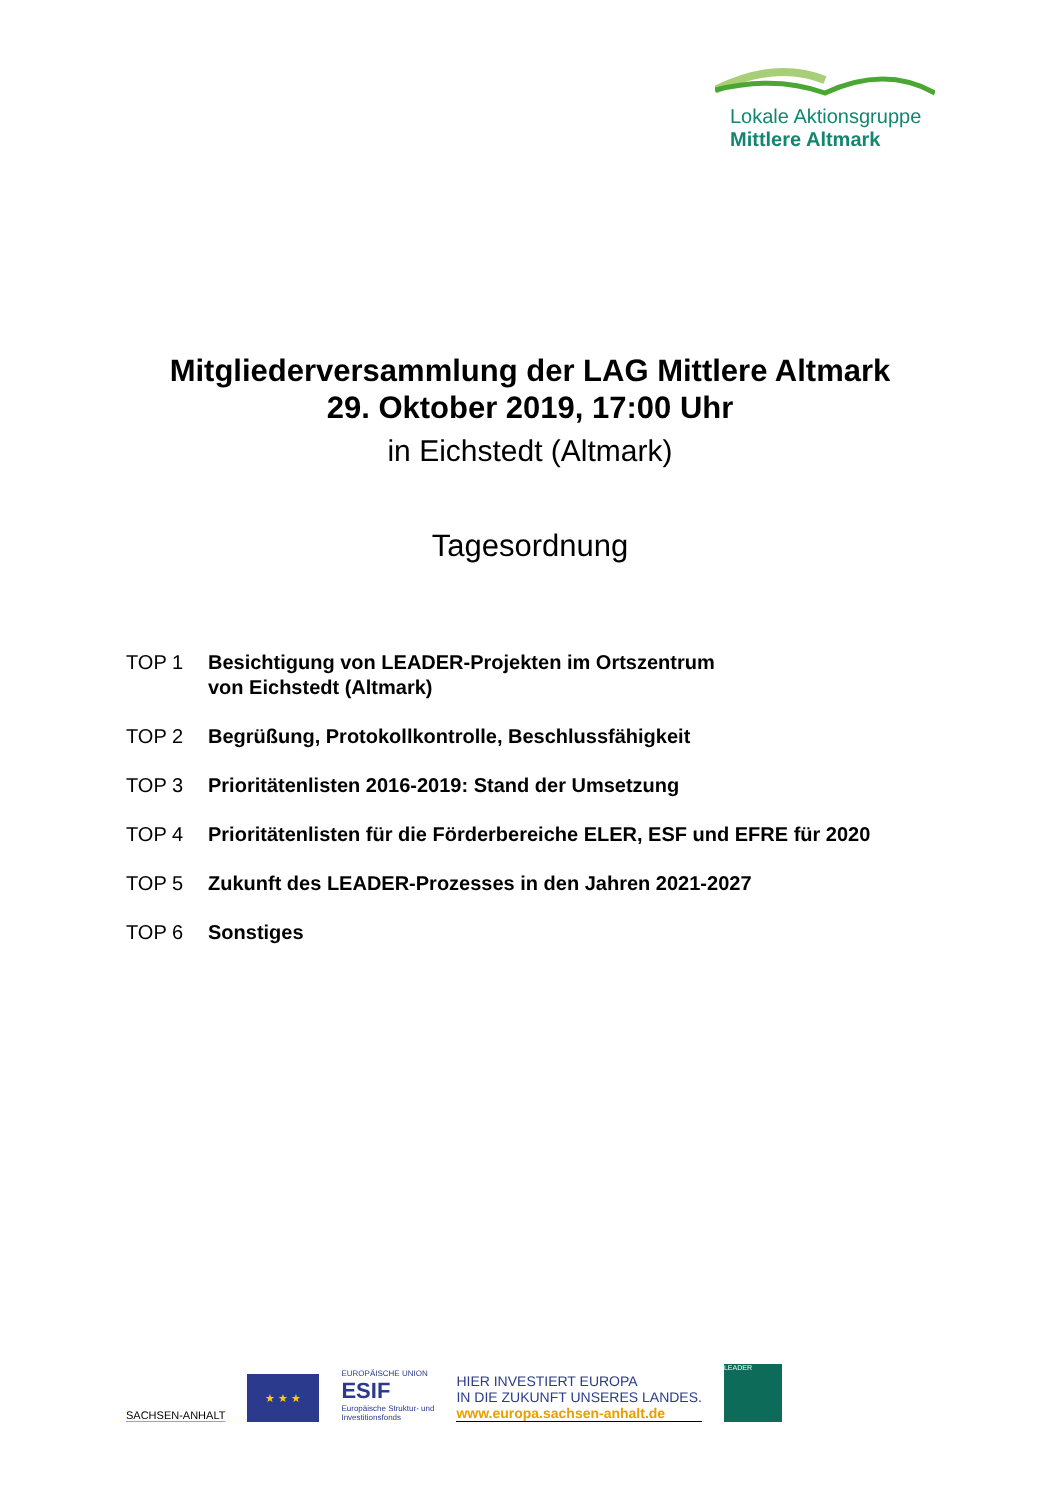Lokale Aktionsgruppe
Mittlere Altmark
Mitgliederversammlung der LAG Mittlere Altmark
29. Oktober 2019, 17:00 Uhr
in Eichstedt (Altmark)
Tagesordnung
TOP 1 Besichtigung von LEADER-Projekten im Ortszentrum
von Eichstedt (Altmark)
TOP 2 Begrüßung, Protokollkontrolle, Beschlussfähigkeit
TOP 3 Prioritätenlisten 2016-2019: Stand der Umsetzung
TOP 4 Prioritätenlisten für die Förderbereiche ELER, ESF und EFRE für 2020
TOP 5 Zukunft des LEADER-Prozesses in den Jahren 2021-2027
TOP 6 Sonstiges
SACHSEN-ANHALT
★ ★ ★
EUROPÄISCHE UNION
ESIF
Europäische Struktur- und
Investitionsfonds
HIER INVESTIERT EUROPA
IN DIE ZUKUNFT UNSERES LANDES.
www.europa.sachsen-anhalt.de
LEADER